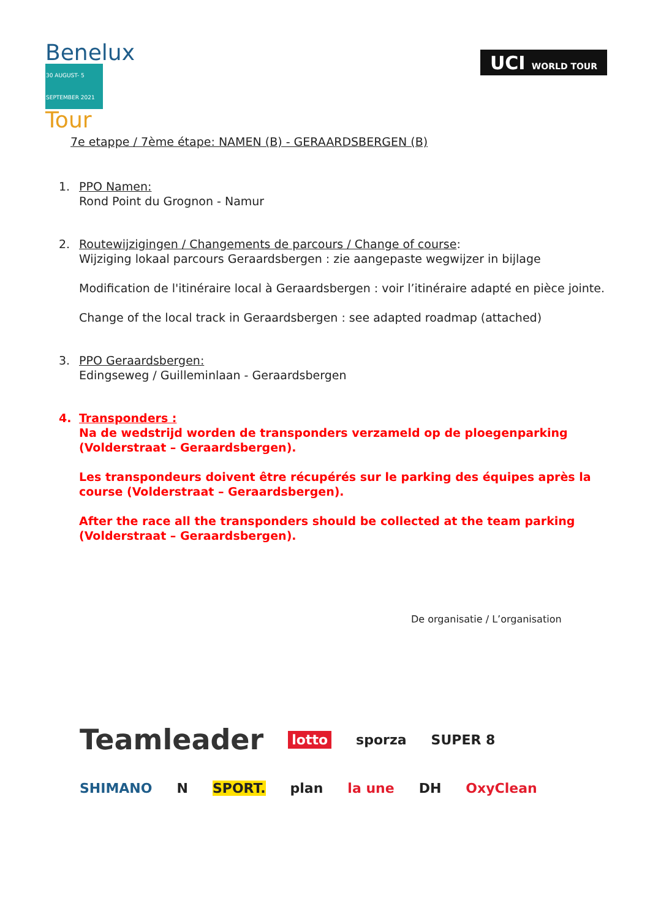Benelux
30 AUGUST- 5 SEPTEMBER 2021
Tour
UCI WORLD TOUR
7e etappe / 7ème étape: NAMEN (B) - GERAARDSBERGEN (B)
1. PPO Namen:
Rond Point du Grognon - Namur
2. Routewijzigingen / Changements de parcours / Change of course:
Wijziging lokaal parcours Geraardsbergen : zie aangepaste wegwijzer in bijlage
Modification de l'itinéraire local à Geraardsbergen : voir l’itinéraire adapté en pièce jointe.
Change of the local track in Geraardsbergen : see adapted roadmap (attached)
3. PPO Geraardsbergen:
Edingseweg / Guilleminlaan - Geraardsbergen
4. Transponders :
Na de wedstrijd worden de transponders verzameld op de ploegenparking (Volderstraat – Geraardsbergen).
Les transpondeurs doivent être récupérés sur le parking des équipes après la course (Volderstraat – Geraardsbergen).
After the race all the transponders should be collected at the team parking (Volderstraat – Geraardsbergen).
De organisatie / L’organisation
Teamleader lotto sporza SUPER 8 SHIMANO N SPORT. plan la une DH OxyClean